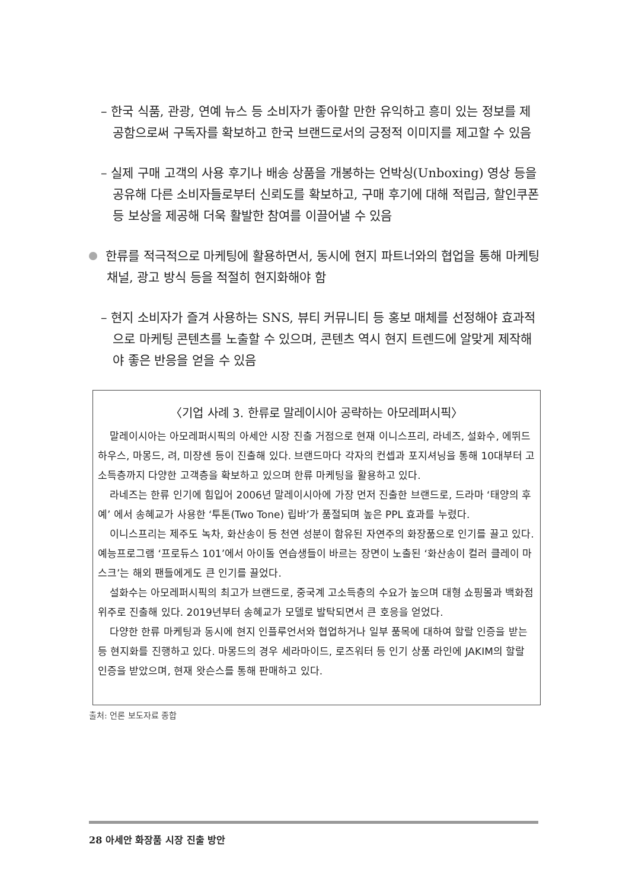– 한국 식품, 관광, 연예 뉴스 등 소비자가 좋아할 만한 유익하고 흥미 있는 정보를 제공함으로써 구독자를 확보하고 한국 브랜드로서의 긍정적 이미지를 제고할 수 있음
– 실제 구매 고객의 사용 후기나 배송 상품을 개봉하는 언박싱(Unboxing) 영상 등을 공유해 다른 소비자들로부터 신뢰도를 확보하고, 구매 후기에 대해 적립금, 할인쿠폰 등 보상을 제공해 더욱 활발한 참여를 이끌어낼 수 있음
한류를 적극적으로 마케팅에 활용하면서, 동시에 현지 파트너와의 협업을 통해 마케팅 채널, 광고 방식 등을 적절히 현지화해야 함
– 현지 소비자가 즐겨 사용하는 SNS, 뷰티 커뮤니티 등 홍보 매체를 선정해야 효과적으로 마케팅 콘텐츠를 노출할 수 있으며, 콘텐츠 역시 현지 트렌드에 알맞게 제작해야 좋은 반응을 얻을 수 있음
〈기업 사례 3. 한류로 말레이시아 공략하는 아모레퍼시픽〉
말레이시아는 아모레퍼시픽의 아세안 시장 진출 거점으로 현재 이니스프리, 라네즈, 설화수, 에뛰드하우스, 마몽드, 려, 미쟝센 등이 진출해 있다. 브랜드마다 각자의 컨셉과 포지셔닝을 통해 10대부터 고소득층까지 다양한 고객층을 확보하고 있으며 한류 마케팅을 활용하고 있다.
라네즈는 한류 인기에 힘입어 2006년 말레이시아에 가장 먼저 진출한 브랜드로, 드라마 ‘태양의 후예’ 에서 송혜교가 사용한 ‘투톤(Two Tone) 립바’가 품절되며 높은 PPL 효과를 누렸다.
이니스프리는 제주도 녹차, 화산송이 등 천연 성분이 함유된 자연주의 화장품으로 인기를 끌고 있다. 예능프로그램 ‘프로듀스 101’에서 아이돌 연습생들이 바르는 장면이 노출된 ‘화산송이 컬러 클레이 마스크’는 해외 팬들에게도 큰 인기를 끌었다.
설화수는 아모레퍼시픽의 최고가 브랜드로, 중국계 고소득층의 수요가 높으며 대형 쇼핑몰과 백화점 위주로 진출해 있다. 2019년부터 송혜교가 모델로 발탁되면서 큰 호응을 얻었다.
다양한 한류 마케팅과 동시에 현지 인플루언서와 협업하거나 일부 품목에 대하여 할랄 인증을 받는 등 현지화를 진행하고 있다. 마몽드의 경우 세라마이드, 로즈워터 등 인기 상품 라인에 JAKIM의 할랄 인증을 받았으며, 현재 왓슨스를 통해 판매하고 있다.
출처: 언론 보도자료 종합
28 아세안 화장품 시장 진출 방안